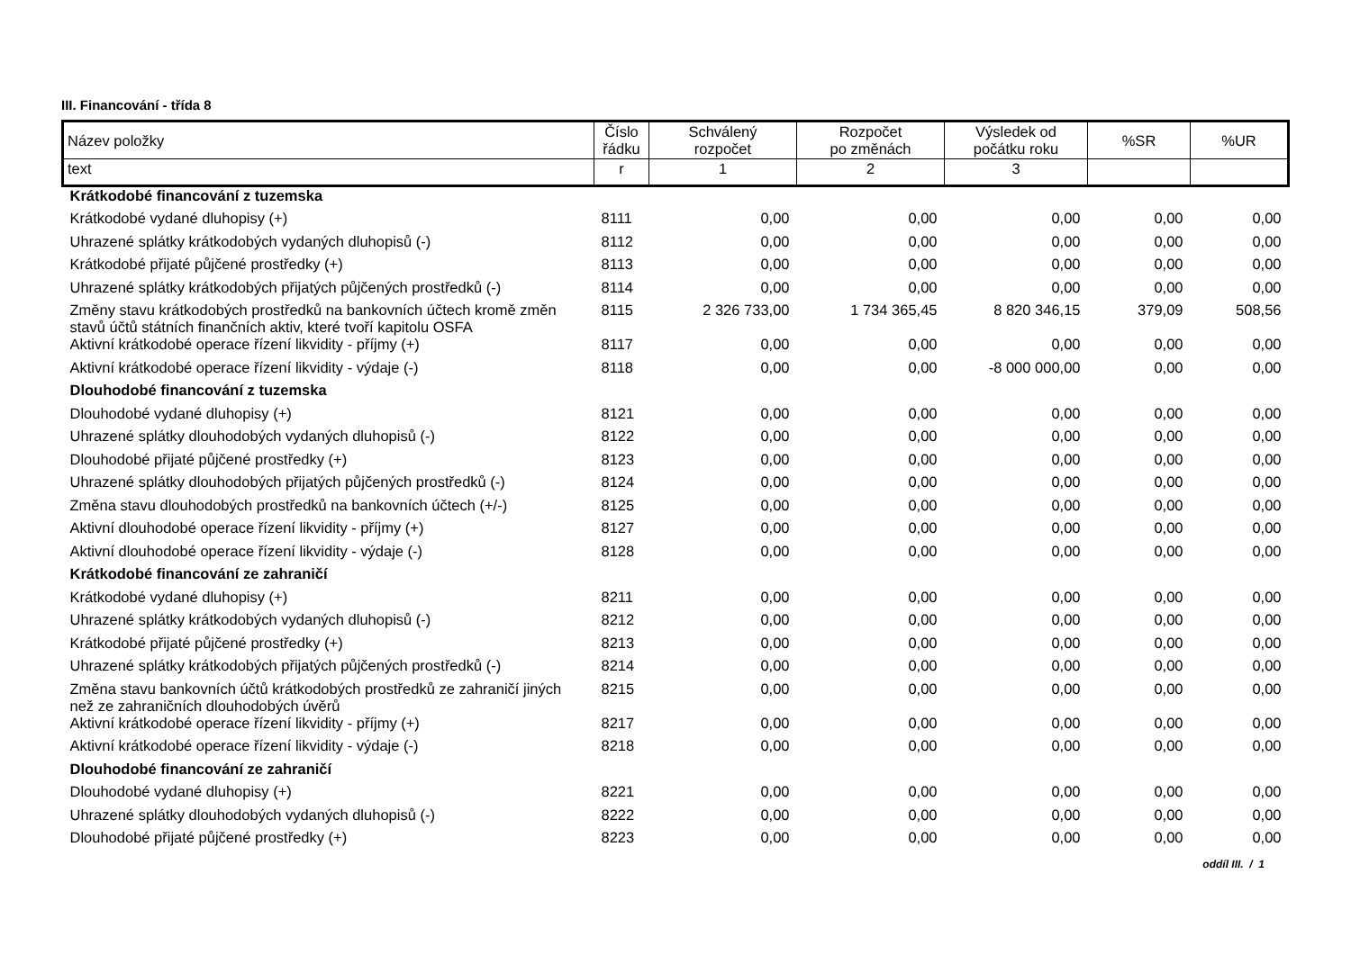III. Financování - třída 8
| Název položky | Číslo řádku | Schválený rozpočet | Rozpočet po změnách | Výsledek od počátku roku | %SR | %UR |
| --- | --- | --- | --- | --- | --- | --- |
| text | r | 1 | 2 | 3 | | |
| Krátkodobé financování z tuzemska | | | | | | |
| Krátkodobé vydané dluhopisy (+) | 8111 | 0,00 | 0,00 | 0,00 | 0,00 | 0,00 |
| Uhrazené splátky krátkodobých vydaných dluhopisů (-) | 8112 | 0,00 | 0,00 | 0,00 | 0,00 | 0,00 |
| Krátkodobé přijaté půjčené prostředky (+) | 8113 | 0,00 | 0,00 | 0,00 | 0,00 | 0,00 |
| Uhrazené splátky krátkodobých přijatých půjčených prostředků (-) | 8114 | 0,00 | 0,00 | 0,00 | 0,00 | 0,00 |
| Změny stavu krátkodobých prostředků na bankovních účtech kromě změn stavů účtů státních finančních aktiv, které tvoří kapitolu OSFA | 8115 | 2 326 733,00 | 1 734 365,45 | 8 820 346,15 | 379,09 | 508,56 |
| Aktivní krátkodobé operace řízení likvidity - příjmy (+) | 8117 | 0,00 | 0,00 | 0,00 | 0,00 | 0,00 |
| Aktivní krátkodobé operace řízení likvidity - výdaje (-) | 8118 | 0,00 | 0,00 | -8 000 000,00 | 0,00 | 0,00 |
| Dlouhodobé financování z tuzemska | | | | | | |
| Dlouhodobé vydané dluhopisy (+) | 8121 | 0,00 | 0,00 | 0,00 | 0,00 | 0,00 |
| Uhrazené splátky dlouhodobých vydaných dluhopisů (-) | 8122 | 0,00 | 0,00 | 0,00 | 0,00 | 0,00 |
| Dlouhodobé přijaté půjčené prostředky (+) | 8123 | 0,00 | 0,00 | 0,00 | 0,00 | 0,00 |
| Uhrazené splátky dlouhodobých přijatých půjčených prostředků (-) | 8124 | 0,00 | 0,00 | 0,00 | 0,00 | 0,00 |
| Změna stavu dlouhodobých prostředků na bankovních účtech (+/-) | 8125 | 0,00 | 0,00 | 0,00 | 0,00 | 0,00 |
| Aktivní dlouhodobé operace řízení likvidity - příjmy (+) | 8127 | 0,00 | 0,00 | 0,00 | 0,00 | 0,00 |
| Aktivní dlouhodobé operace řízení likvidity - výdaje (-) | 8128 | 0,00 | 0,00 | 0,00 | 0,00 | 0,00 |
| Krátkodobé financování ze zahraničí | | | | | | |
| Krátkodobé vydané dluhopisy (+) | 8211 | 0,00 | 0,00 | 0,00 | 0,00 | 0,00 |
| Uhrazené splátky krátkodobých vydaných dluhopisů (-) | 8212 | 0,00 | 0,00 | 0,00 | 0,00 | 0,00 |
| Krátkodobé přijaté půjčené prostředky (+) | 8213 | 0,00 | 0,00 | 0,00 | 0,00 | 0,00 |
| Uhrazené splátky krátkodobých přijatých půjčených prostředků (-) | 8214 | 0,00 | 0,00 | 0,00 | 0,00 | 0,00 |
| Změna stavu bankovních účtů krátkodobých prostředků ze zahraničí jiných než ze zahraničních dlouhodobých úvěrů | 8215 | 0,00 | 0,00 | 0,00 | 0,00 | 0,00 |
| Aktivní krátkodobé operace řízení likvidity - příjmy (+) | 8217 | 0,00 | 0,00 | 0,00 | 0,00 | 0,00 |
| Aktivní krátkodobé operace řízení likvidity - výdaje (-) | 8218 | 0,00 | 0,00 | 0,00 | 0,00 | 0,00 |
| Dlouhodobé financování ze zahraničí | | | | | | |
| Dlouhodobé vydané dluhopisy (+) | 8221 | 0,00 | 0,00 | 0,00 | 0,00 | 0,00 |
| Uhrazené splátky dlouhodobých vydaných dluhopisů (-) | 8222 | 0,00 | 0,00 | 0,00 | 0,00 | 0,00 |
| Dlouhodobé přijaté půjčené prostředky (+) | 8223 | 0,00 | 0,00 | 0,00 | 0,00 | 0,00 |
oddíl III. / 1